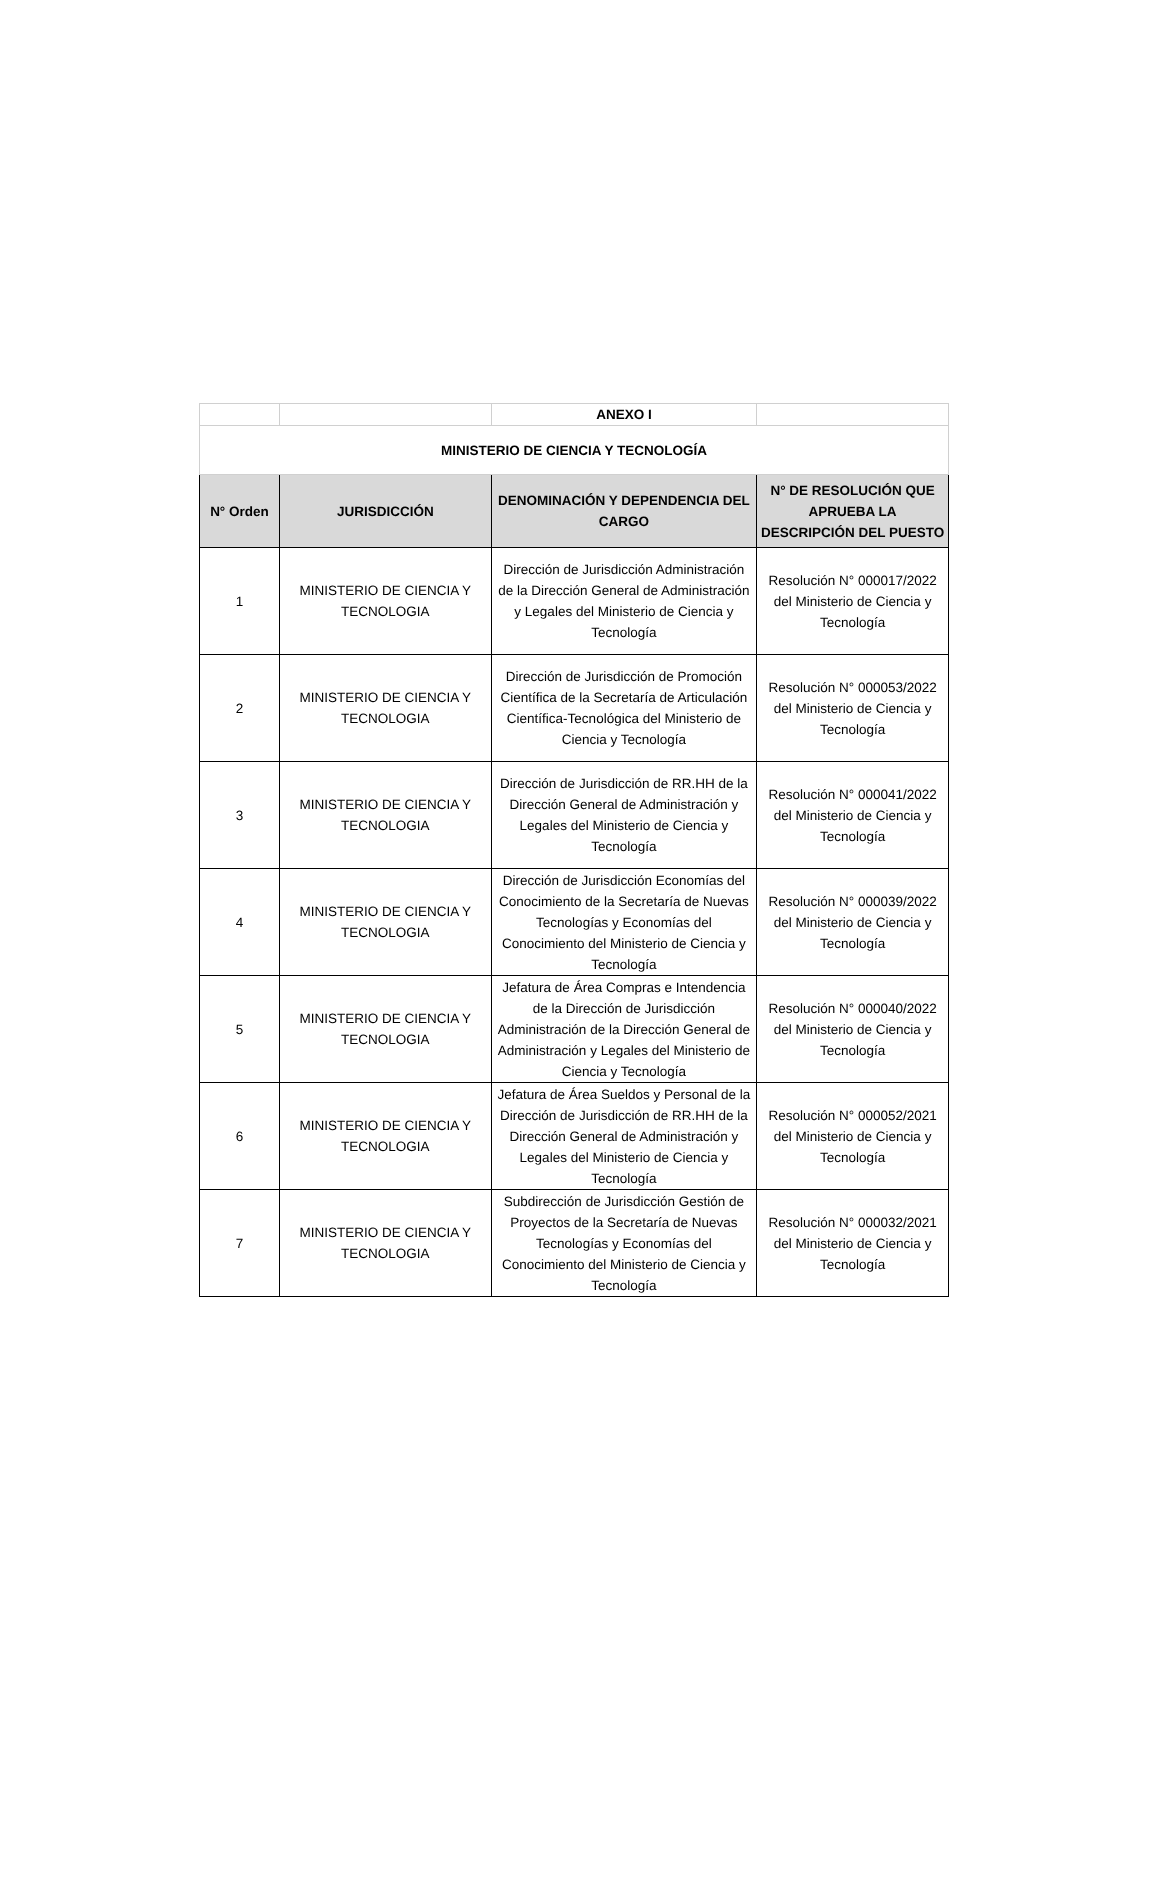| | | ANEXO I | |
| MINISTERIO DE CIENCIA Y TECNOLOGÍA | | | |
| N° Orden | JURISDICCIÓN | DENOMINACIÓN Y DEPENDENCIA DEL CARGO | N° DE RESOLUCIÓN QUE APRUEBA LA DESCRIPCIÓN DEL PUESTO |
| 1 | MINISTERIO DE CIENCIA Y TECNOLOGIA | Dirección de Jurisdicción Administración de la Dirección General de Administración y Legales del Ministerio de Ciencia y Tecnología | Resolución N° 000017/2022 del Ministerio de Ciencia y Tecnología |
| 2 | MINISTERIO DE CIENCIA Y TECNOLOGIA | Dirección de Jurisdicción de Promoción Científica de la Secretaría de Articulación Científica-Tecnológica del Ministerio de Ciencia y Tecnología | Resolución N° 000053/2022 del Ministerio de Ciencia y Tecnología |
| 3 | MINISTERIO DE CIENCIA Y TECNOLOGIA | Dirección de Jurisdicción de RR.HH de la Dirección General de Administración y Legales del Ministerio de Ciencia y Tecnología | Resolución N° 000041/2022 del Ministerio de Ciencia y Tecnología |
| 4 | MINISTERIO DE CIENCIA Y TECNOLOGIA | Dirección de Jurisdicción Economías del Conocimiento de la Secretaría de Nuevas Tecnologías y Economías del Conocimiento del Ministerio de Ciencia y Tecnología | Resolución N° 000039/2022 del Ministerio de Ciencia y Tecnología |
| 5 | MINISTERIO DE CIENCIA Y TECNOLOGIA | Jefatura de Área Compras e Intendencia de la Dirección de Jurisdicción Administración de la Dirección General de Administración y Legales del Ministerio de Ciencia y Tecnología | Resolución N° 000040/2022 del Ministerio de Ciencia y Tecnología |
| 6 | MINISTERIO DE CIENCIA Y TECNOLOGIA | Jefatura de Área Sueldos y Personal de la Dirección de Jurisdicción de RR.HH de la Dirección General de Administración y Legales del Ministerio de Ciencia y Tecnología | Resolución N° 000052/2021 del Ministerio de Ciencia y Tecnología |
| 7 | MINISTERIO DE CIENCIA Y TECNOLOGIA | Subdirección de Jurisdicción Gestión de Proyectos de la Secretaría de Nuevas Tecnologías y Economías del Conocimiento del Ministerio de Ciencia y Tecnología | Resolución N° 000032/2021 del Ministerio de Ciencia y Tecnología |